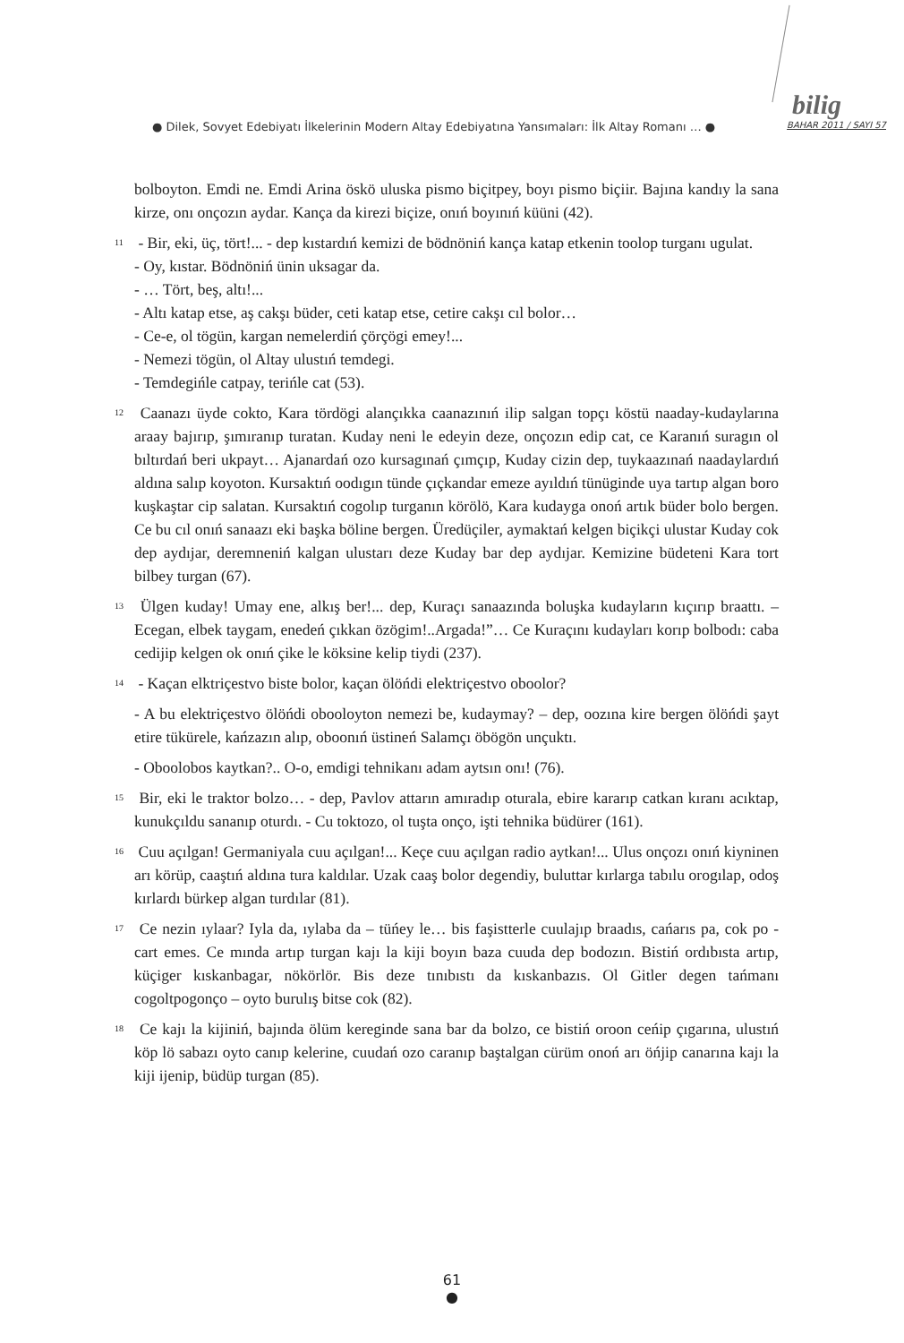bilig
● Dilek, Sovyet Edebiyatı İlkelerinin Modern Altay Edebiyatına Yansımaları: İlk Altay Romanı … ● BAHAR 2011 / SAYI 57
bolboyton. Emdi ne. Emdi Arina öskö uluska pismo biçitpey, boyı pismo biçiir. Bajına kandıy la sana kirze, onı onçozın aydar. Kança da kirezi biçize, onıń boyınıń küüni (42).
<sup>11</sup> - Bir, eki, üç, tört!... - dep kıstardıń kemizi de bödnöniń kança katap etkenin toolop turganı ugulat.
- Oy, kıstar. Bödnöniń ünin uksagar da.
- … Tört, beş, altı!...
- Altı katap etse, aş cakşı büder, ceti katap etse, cetire cakşı cıl bolor…
- Ce-e, ol tögün, kargan nemelerdiń çörçögi emey!...
- Nemezi tögün, ol Altay ulustıń temdegi.
- Temdegińle catpay, terińle cat (53).
<sup>12</sup> Caanazı üyde cokto, Kara tördögi alançıkka caanazınıń ilip salgan topçı köstü naaday-kudaylarına araay bajırıp, şımıranıp turatan. Kuday neni le edeyin deze, onçozın edip cat, ce Karanıń suragın ol bıltırdań beri ukpayt… Ajanardań ozo kursagınań çımçıp, Kuday cizin dep, tuykaazınań naadaylardıń aldına salıp koyoton. Kursaktıń oodıgın tünde çıçkandar emeze ayıldıń tünüginde uya tartıp algan boro kuşkaştar cip salatan. Kursaktıń cogolıp turganın körölö, Kara kudayga onoń artık büder bolo bergen. Ce bu cıl onıń sanaazı eki başka böline bergen. Üredüçiler, aymaktań kelgen biçikçi ulustar Kuday cok dep aydıjar, deremneniń kalgan ulustarı deze Kuday bar dep aydıjar. Kemizine büdeteni Kara tort bilbey turgan (67).
<sup>13</sup> Ülgen kuday! Umay ene, alkış ber!... dep, Kuraçı sanaazında boluşka kudayların kıçırıp braattı. – Ecegan, elbek taygam, enedeń çıkkan özögim!..Argada!”… Ce Kuraçını kudayları korıp bolbodı: caba cedijip kelgen ok onıń çike le köksine kelip tiydi (237).
<sup>14</sup> - Kaçan elktriçestvo biste bolor, kaçan ölöńdi elektriçestvo oboolor?
- A bu elektriçestvo ölöńdi obooloyton nemezi be, kudaymay? – dep, oozına kire bergen ölöńdi şayt etire tükürele, kańzazın alıp, oboonıń üstineń Salamçı öbögön unçuktı.
- Oboolobos kaytkan?.. O-o, emdigi tehnikanı adam aytsın onı! (76).
<sup>15</sup> Bir, eki le traktor bolzo… - dep, Pavlov attarın amıradıp oturala, ebire kararıp catkan kıranı acıktap, kunukçıldu sananıp oturdı. - Cu toktozo, ol tuşta onço, işti tehnika büdürer (161).
<sup>16</sup> Cuu açılgan! Germaniyala cuu açılgan!... Keçe cuu açılgan radio aytkan!... Ulus onçozı onıń kiyninen arı körüp, caaştıń aldına tura kaldılar. Uzak caaş bolor degendiy, buluttar kırlarga tabılu orogılap, odoş kırlardı bürkep algan turdılar (81).
<sup>17</sup> Ce nezin ıylaar? Iyla da, ıylaba da – tüńey le… bis faşistterle cuulajıp braadıs, cańarıs pa, cok po - cart emes. Ce mında artıp turgan kajı la kiji boyın baza cuuda dep bodozın. Bistiń ordıbısta artıp, küçiger kıskanbagar, nökörlör. Bis deze tınıbıstı da kıskanbazıs. Ol Gitler degen tańmanı cogoltpogonço – oyto burulış bitse cok (82).
<sup>18</sup> Ce kajı la kijiniń, bajında ölüm kereginde sana bar da bolzo, ce bistiń oroon ceńip çıgarına, ulustıń köp lö sabazı oyto canıp kelerine, cuudań ozo caranıp baştalgan cürüm onoń arı öńjip canarına kajı la kiji ijenip, büdüp turgan (85).
61
●